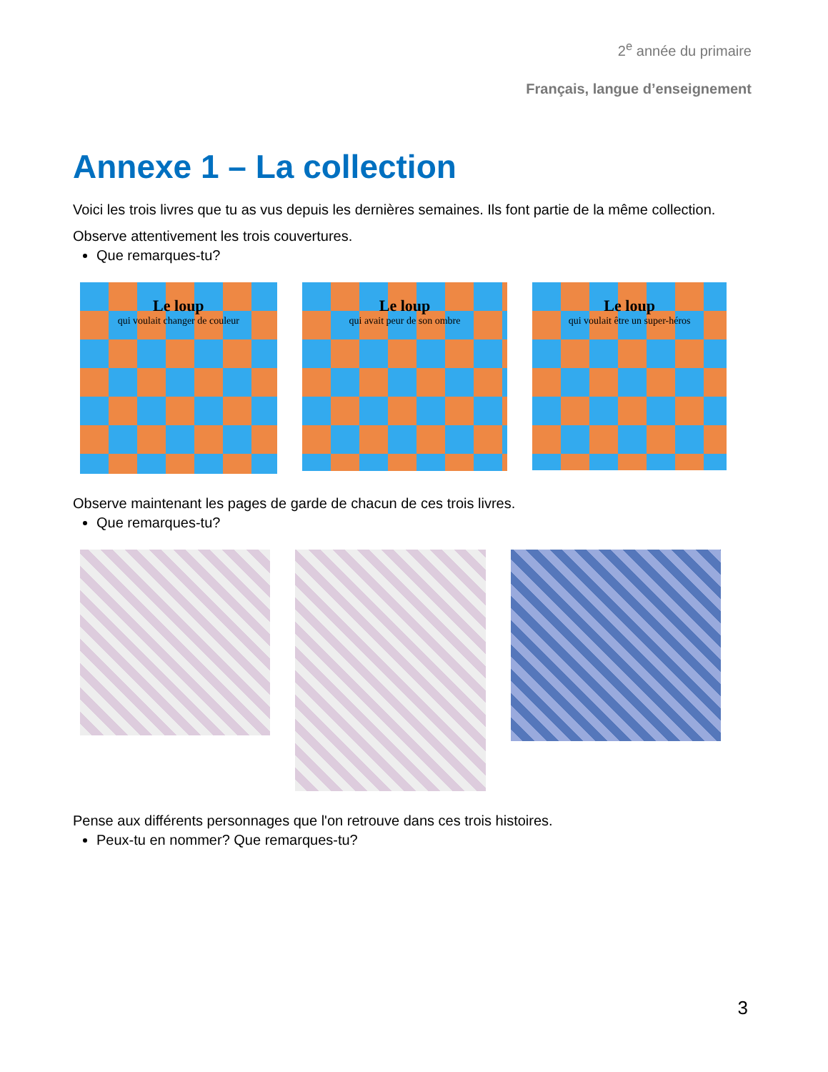2<sup>e</sup> année du primaire
Français, langue d’enseignement
Annexe 1 – La collection
Voici les trois livres que tu as vus depuis les dernières semaines. Ils font partie de la même collection.
Observe attentivement les trois couvertures.
Que remarques-tu?
Le loup
qui voulait changer de couleur
Le loup
qui avait peur de son ombre
Le loup
qui voulait être un super-héros
Observe maintenant les pages de garde de chacun de ces trois livres.
Que remarques-tu?
Pense aux différents personnages que l'on retrouve dans ces trois histoires.
Peux-tu en nommer? Que remarques-tu?
3